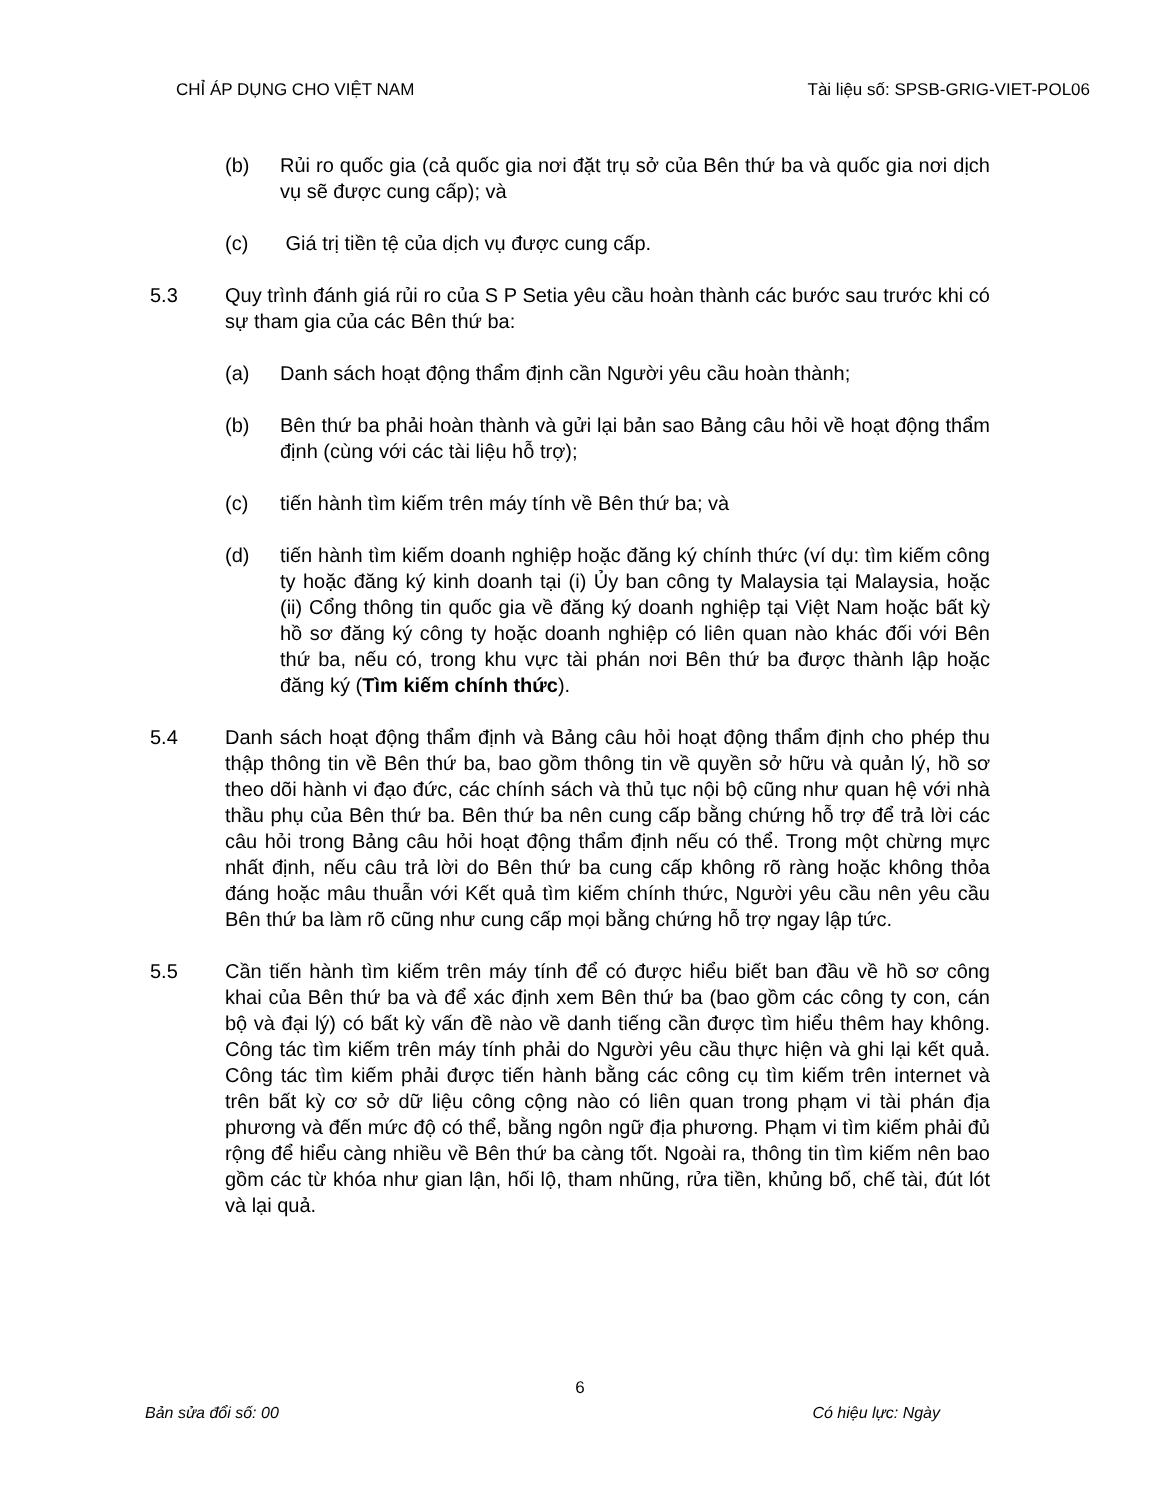CHỈ ÁP DỤNG CHO VIỆT NAM Tài liệu số: SPSB-GRIG-VIET-POL06
(b) Rủi ro quốc gia (cả quốc gia nơi đặt trụ sở của Bên thứ ba và quốc gia nơi dịch vụ sẽ được cung cấp); và
(c) Giá trị tiền tệ của dịch vụ được cung cấp.
5.3 Quy trình đánh giá rủi ro của S P Setia yêu cầu hoàn thành các bước sau trước khi có sự tham gia của các Bên thứ ba:
(a) Danh sách hoạt động thẩm định cần Người yêu cầu hoàn thành;
(b) Bên thứ ba phải hoàn thành và gửi lại bản sao Bảng câu hỏi về hoạt động thẩm định (cùng với các tài liệu hỗ trợ);
(c) tiến hành tìm kiếm trên máy tính về Bên thứ ba; và
(d) tiến hành tìm kiếm doanh nghiệp hoặc đăng ký chính thức (ví dụ: tìm kiếm công ty hoặc đăng ký kinh doanh tại (i) Ủy ban công ty Malaysia tại Malaysia, hoặc (ii) Cổng thông tin quốc gia về đăng ký doanh nghiệp tại Việt Nam hoặc bất kỳ hồ sơ đăng ký công ty hoặc doanh nghiệp có liên quan nào khác đối với Bên thứ ba, nếu có, trong khu vực tài phán nơi Bên thứ ba được thành lập hoặc đăng ký (Tìm kiếm chính thức).
5.4 Danh sách hoạt động thẩm định và Bảng câu hỏi hoạt động thẩm định cho phép thu thập thông tin về Bên thứ ba, bao gồm thông tin về quyền sở hữu và quản lý, hồ sơ theo dõi hành vi đạo đức, các chính sách và thủ tục nội bộ cũng như quan hệ với nhà thầu phụ của Bên thứ ba. Bên thứ ba nên cung cấp bằng chứng hỗ trợ để trả lời các câu hỏi trong Bảng câu hỏi hoạt động thẩm định nếu có thể. Trong một chừng mực nhất định, nếu câu trả lời do Bên thứ ba cung cấp không rõ ràng hoặc không thỏa đáng hoặc mâu thuẫn với Kết quả tìm kiếm chính thức, Người yêu cầu nên yêu cầu Bên thứ ba làm rõ cũng như cung cấp mọi bằng chứng hỗ trợ ngay lập tức.
5.5 Cần tiến hành tìm kiếm trên máy tính để có được hiểu biết ban đầu về hồ sơ công khai của Bên thứ ba và để xác định xem Bên thứ ba (bao gồm các công ty con, cán bộ và đại lý) có bất kỳ vấn đề nào về danh tiếng cần được tìm hiểu thêm hay không. Công tác tìm kiếm trên máy tính phải do Người yêu cầu thực hiện và ghi lại kết quả. Công tác tìm kiếm phải được tiến hành bằng các công cụ tìm kiếm trên internet và trên bất kỳ cơ sở dữ liệu công cộng nào có liên quan trong phạm vi tài phán địa phương và đến mức độ có thể, bằng ngôn ngữ địa phương. Phạm vi tìm kiếm phải đủ rộng để hiểu càng nhiều về Bên thứ ba càng tốt. Ngoài ra, thông tin tìm kiếm nên bao gồm các từ khóa như gian lận, hối lộ, tham nhũng, rửa tiền, khủng bố, chế tài, đút lót và lại quả.
6
Bản sửa đổi số: 00 Có hiệu lực: Ngày